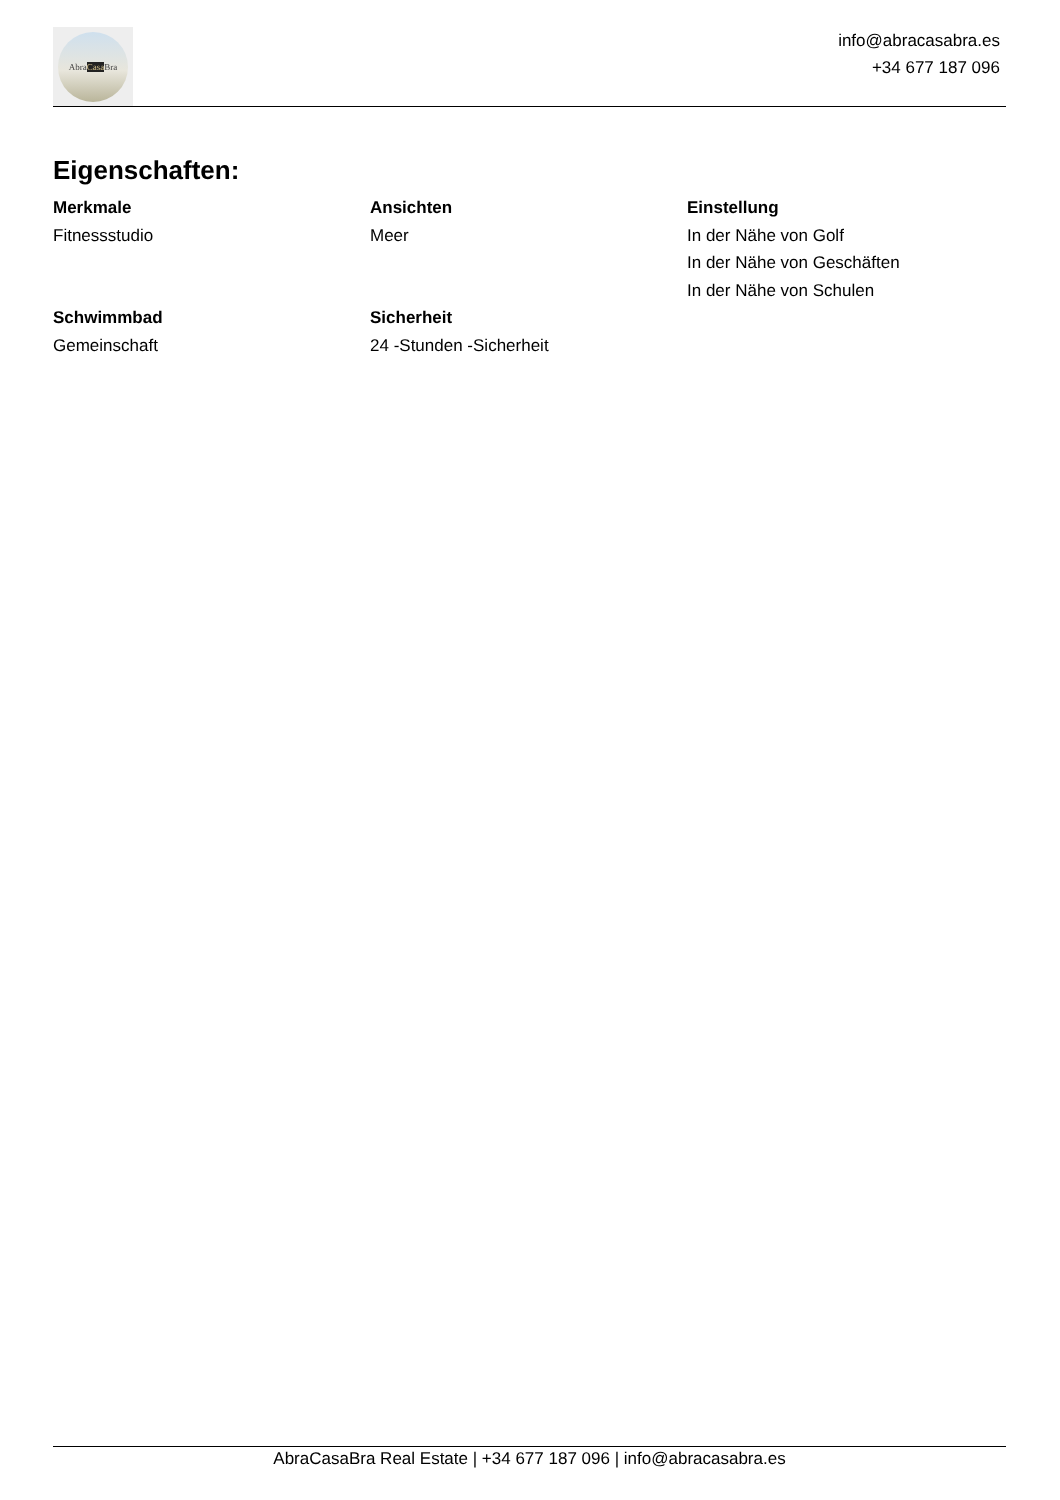Abra Casa Bra
info@abracasabra.es
+34 677 187 096
Eigenschaften:
Merkmale
Fitnessstudio
Ansichten
Meer
Einstellung
In der Nähe von Golf
In der Nähe von Geschäften
In der Nähe von Schulen
Schwimmbad
Gemeinschaft
Sicherheit
24 -Stunden -Sicherheit
AbraCasaBra Real Estate | +34 677 187 096 | info@abracasabra.es